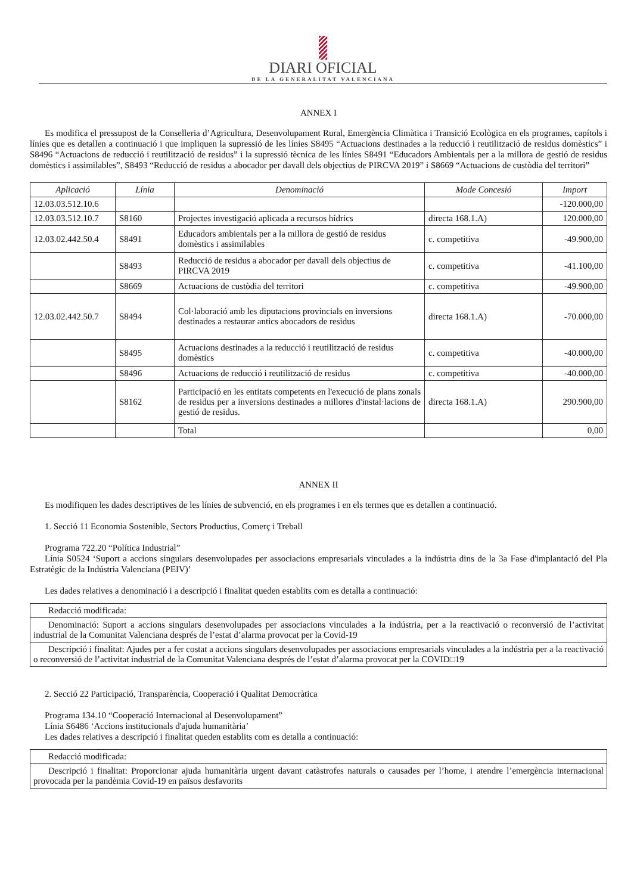DIARI OFICIAL
DE LA GENERALITAT VALENCIANA
ANNEX I
Es modifica el pressupost de la Conselleria d’Agricultura, Desenvolupament Rural, Emergència Climàtica i Transició Ecològica en els programes, capítols i línies que es detallen a continuació i que impliquen la supressió de les línies S8495 “Actuacions destinades a la reducció i reutilització de residus domèstics” i S8496 “Actuacions de reducció i reutilització de residus” i la supressió tècnica de les línies S8491 “Educadors Ambientals per a la millora de gestió de residus domèstics i assimilables”, S8493 “Reducció de residus a abocador per davall dels objectius de PIRCVA 2019” i S8669 “Actuacions de custòdia del territori”
| Aplicació | Línia | Denominació | Mode Concesió | Import |
| --- | --- | --- | --- | --- |
| 12.03.03.512.10.6 | | | | -120.000,00 |
| 12.03.03.512.10.7 | S8160 | Projectes investigació aplicada a recursos hídrics | directa 168.1.A) | 120.000,00 |
| 12.03.02.442.50.4 | S8491 | Educadors ambientals per a la millora de gestió de residus domèstics i assimilables | c. competitiva | -49.900,00 |
| | S8493 | Reducció de residus a abocador per davall dels objectius de PIRCVA 2019 | c. competitiva | -41.100,00 |
| | S8669 | Actuacions de custòdia del territori | c. competitiva | -49.900,00 |
| 12.03.02.442.50.7 | S8494 | Col·laboració amb les diputacions provincials en inversions destinades a restaurar antics abocadors de residus | directa 168.1.A) | -70.000,00 |
| | S8495 | Actuacions destinades a la reducció i reutilització de residus domèstics | c. competitiva | -40.000,00 |
| | S8496 | Actuacions de reducció i reutilització de residus | c. competitiva | -40.000,00 |
| | S8162 | Participació en les entitats competents en l'execució de plans zonals de residus per a inversions destinades a millores d'instal·lacions de gestió de residus. | directa 168.1.A) | 290.900,00 |
| | | Total | | 0,00 |
ANNEX II
Es modifiquen les dades descriptives de les línies de subvenció, en els programes i en els termes que es detallen a continuació.
1. Secció 11 Economia Sostenible, Sectors Productius, Comerç i Treball
Programa 722.20 “Política Industrial”
Línia S0524 ‘Suport a accions singulars desenvolupades per associacions empresarials vinculades a la indústria dins de la 3a Fase d'implantació del Pla Estratègic de la Indústria Valenciana (PEIV)’
Les dades relatives a denominació i a descripció i finalitat queden establits com es detalla a continuació:
| Redacció modificada: |
| Denominació: Suport a accions singulars desenvolupades per associacions vinculades a la indústria, per a la reactivació o reconversió de l’activitat industrial de la Comunitat Valenciana després de l’estat d’alarma provocat per la Covid-19 |
| Descripció i finalitat: Ajudes per a fer costat a accions singulars desenvolupades per associacions empresarials vinculades a la indústria per a la reactivació o reconversió de l’activitat industrial de la Comunitat Valenciana després de l’estat d’alarma provocat per la COVID□19 |
2. Secció 22 Participació, Transparència, Cooperació i Qualitat Democràtica
Programa 134.10 “Cooperació Internacional al Desenvolupament”
Línia S6486 ‘Accions institucionals d'ajuda humanitària’
Les dades relatives a descripció i finalitat queden establits com es detalla a continuació:
| Redacció modificada: |
| Descripció i finalitat: Proporcionar ajuda humanitària urgent davant catàstrofes naturals o causades per l’home, i atendre l’emergència internacional provocada per la pandèmia Covid-19 en països desfavorits |